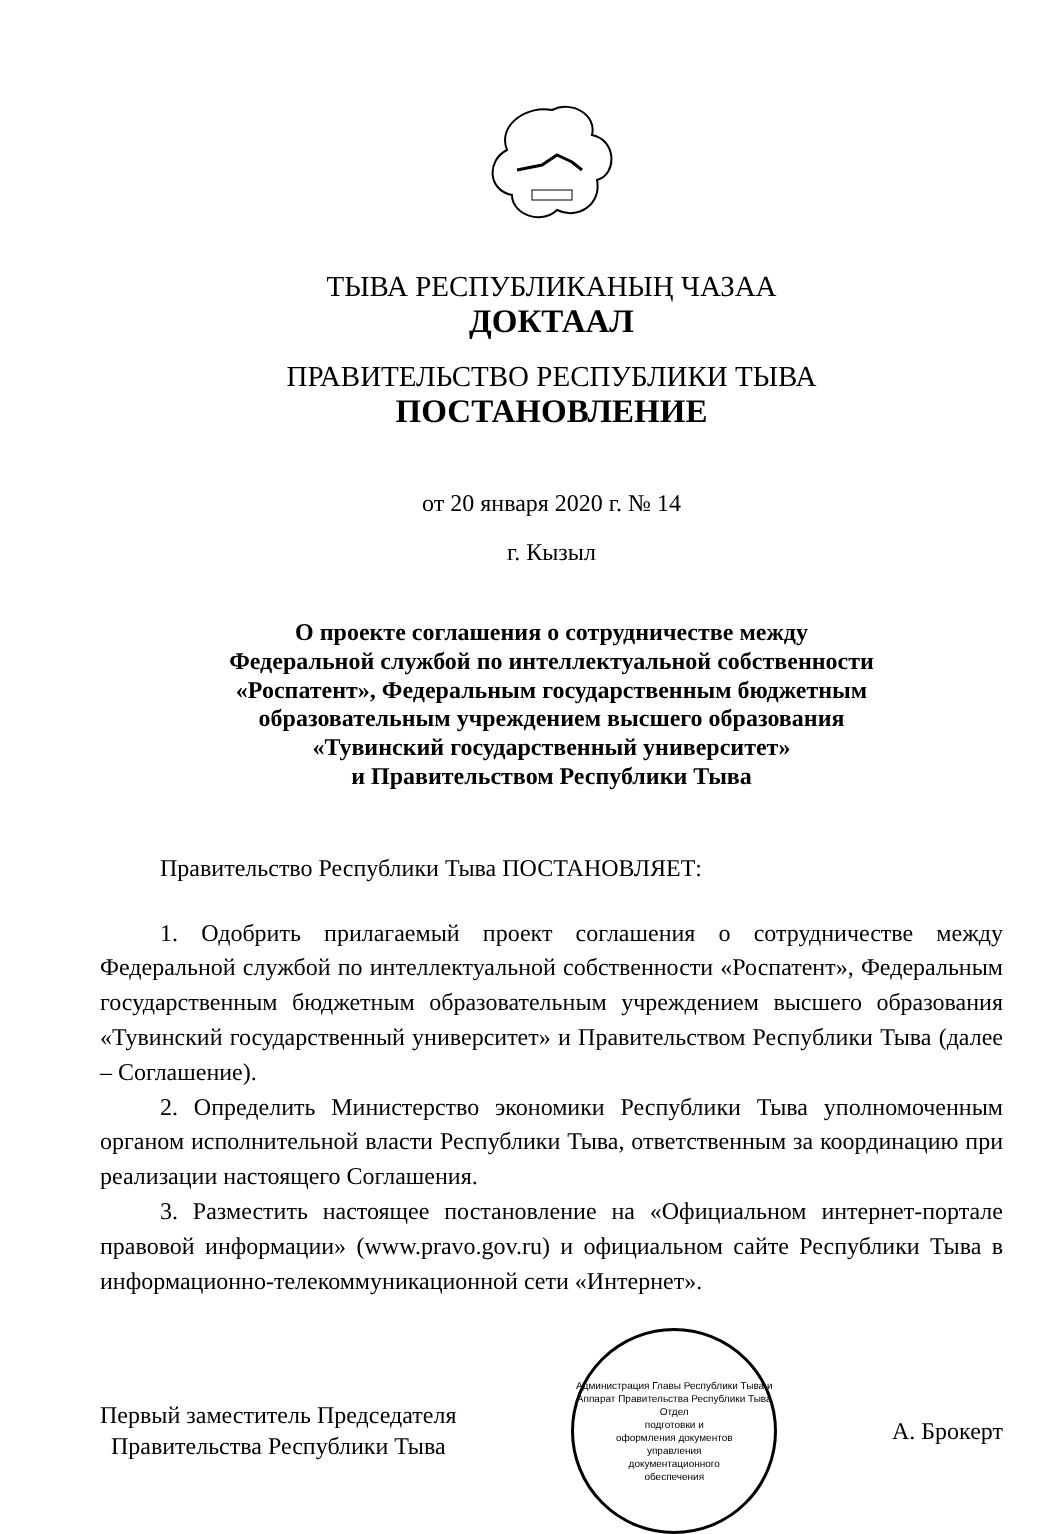ТЫВА РЕСПУБЛИКАНЫҢ ЧАЗАА
ДОКТААЛ
ПРАВИТЕЛЬСТВО РЕСПУБЛИКИ ТЫВА
ПОСТАНОВЛЕНИЕ
от 20 января 2020 г. № 14
г. Кызыл
О проекте соглашения о сотрудничестве между
Федеральной службой по интеллектуальной собственности
«Роспатент», Федеральным государственным бюджетным
образовательным учреждением высшего образования
«Тувинский государственный университет»
и Правительством Республики Тыва
Правительство Республики Тыва ПОСТАНОВЛЯЕТ:
1. Одобрить прилагаемый проект соглашения о сотрудничестве между Федеральной службой по интеллектуальной собственности «Роспатент», Федеральным государственным бюджетным образовательным учреждением высшего образования «Тувинский государственный университет» и Правительством Республики Тыва (далее – Соглашение).
2. Определить Министерство экономики Республики Тыва уполномоченным органом исполнительной власти Республики Тыва, ответственным за координацию при реализации настоящего Соглашения.
3. Разместить настоящее постановление на «Официальном интернет-портале правовой информации» (www.pravo.gov.ru) и официальном сайте Республики Тыва в информационно-телекоммуникационной сети «Интернет».
Первый заместитель Председателя
Правительства Республики Тыва
Администрация Главы Республики Тыва и Аппарат Правительства Республики Тыва
Отдел
подготовки и
оформления документов
управления
документационного
обеспечения
А. Брокерт